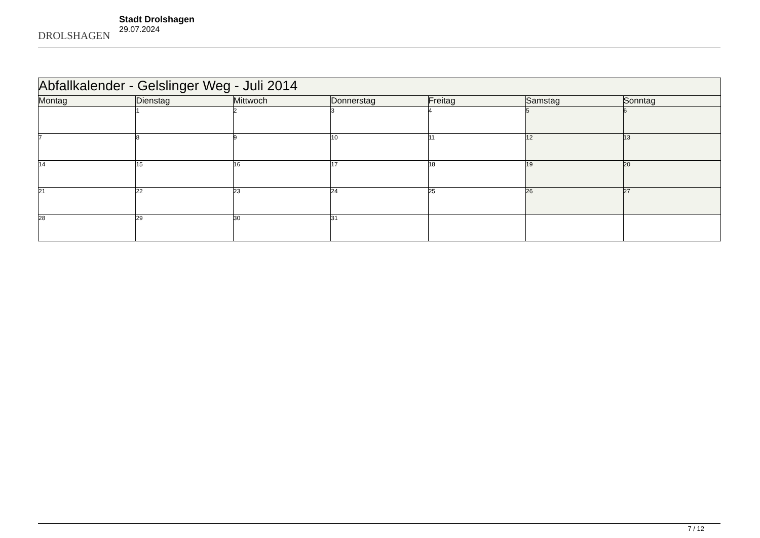DROLSHAGEN
Stadt Drolshagen
29.07.2024
| Abfallkalender - Gelslinger Weg - Juli 2014 | | | | | | |
| --- | --- | --- | --- | --- | --- | --- |
| Montag | Dienstag | Mittwoch | Donnerstag | Freitag | Samstag | Sonntag |
| | 1 | 2 | 3 | 4 | 5 | 6 |
| 7 | 8 | 9 | 10 | 11 | 12 | 13 |
| 14 | 15 | 16 | 17 | 18 | 19 | 20 |
| 21 | 22 | 23 | 24 | 25 | 26 | 27 |
| 28 | 29 | 30 | 31 | | | |
7 / 12